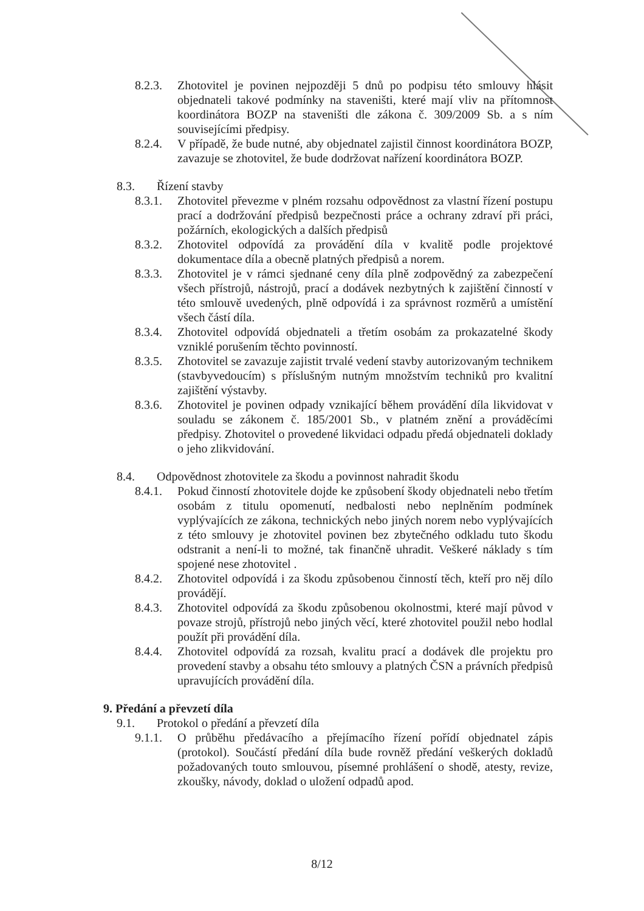8.2.3. Zhotovitel je povinen nejpozději 5 dnů po podpisu této smlouvy hlásit objednateli takové podmínky na staveništi, které mají vliv na přítomnost koordinátora BOZP na staveništi dle zákona č. 309/2009 Sb. a s ním souvisejícími předpisy.
8.2.4. V případě, že bude nutné, aby objednatel zajistil činnost koordinátora BOZP, zavazuje se zhotovitel, že bude dodržovat nařízení koordinátora BOZP.
8.3. Řízení stavby
8.3.1. Zhotovitel převezme v plném rozsahu odpovědnost za vlastní řízení postupu prací a dodržování předpisů bezpečnosti práce a ochrany zdraví při práci, požárních, ekologických a dalších předpisů
8.3.2. Zhotovitel odpovídá za provádění díla v kvalitě podle projektové dokumentace díla a obecně platných předpisů a norem.
8.3.3. Zhotovitel je v rámci sjednané ceny díla plně zodpovědný za zabezpečení všech přístrojů, nástrojů, prací a dodávek nezbytných k zajištění činností v této smlouvě uvedených, plně odpovídá i za správnost rozměrů a umístění všech částí díla.
8.3.4. Zhotovitel odpovídá objednateli a třetím osobám za prokazatelné škody vzniklé porušením těchto povinností.
8.3.5. Zhotovitel se zavazuje zajistit trvalé vedení stavby autorizovaným technikem (stavbyvedoucím) s příslušným nutným množstvím techniků pro kvalitní zajištění výstavby.
8.3.6. Zhotovitel je povinen odpady vznikající během provádění díla likvidovat v souladu se zákonem č. 185/2001 Sb., v platném znění a prováděcími předpisy. Zhotovitel o provedené likvidaci odpadu předá objednateli doklady o jeho zlikvidování.
8.4. Odpovědnost zhotovitele za škodu a povinnost nahradit škodu
8.4.1. Pokud činností zhotovitele dojde ke způsobení škody objednateli nebo třetím osobám z titulu opomenutí, nedbalosti nebo neplněním podmínek vyplývajících ze zákona, technických nebo jiných norem nebo vyplývajících z této smlouvy je zhotovitel povinen bez zbytečného odkladu tuto škodu odstranit a není-li to možné, tak finančně uhradit. Veškeré náklady s tím spojené nese zhotovitel .
8.4.2. Zhotovitel odpovídá i za škodu způsobenou činností těch, kteří pro něj dílo provádějí.
8.4.3. Zhotovitel odpovídá za škodu způsobenou okolnostmi, které mají původ v povaze strojů, přístrojů nebo jiných věcí, které zhotovitel použil nebo hodlal použít při provádění díla.
8.4.4. Zhotovitel odpovídá za rozsah, kvalitu prací a dodávek dle projektu pro provedení stavby a obsahu této smlouvy a platných ČSN a právních předpisů upravujících provádění díla.
9. Předání a převzetí díla
9.1. Protokol o předání a převzetí díla
9.1.1. O průběhu předávacího a přejímacího řízení pořídí objednatel zápis (protokol). Součástí předání díla bude rovněž předání veškerých dokladů požadovaných touto smlouvou, písemné prohlášení o shodě, atesty, revize, zkoušky, návody, doklad o uložení odpadů apod.
8/12